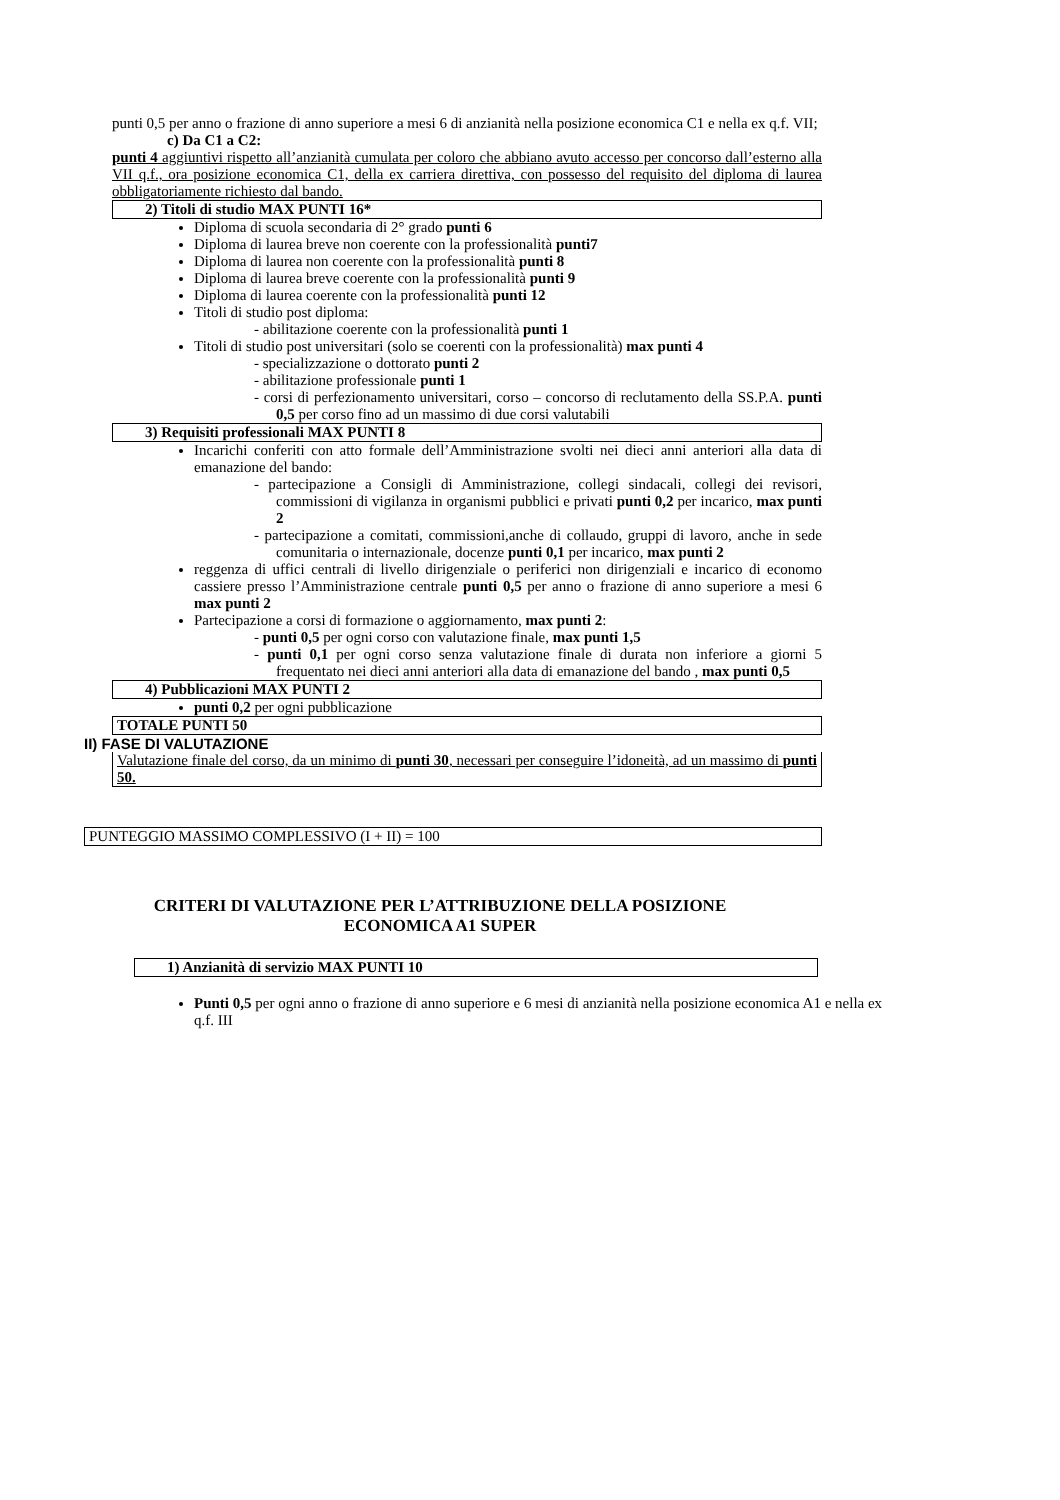punti 0,5 per anno o frazione di anno superiore a mesi 6 di anzianità nella posizione economica C1 e nella ex q.f. VII;
c) Da C1 a C2:
punti 4 aggiuntivi rispetto all’anzianità cumulata per coloro che abbiano avuto accesso per concorso dall’esterno alla VII q.f., ora posizione economica C1, della ex carriera direttiva, con possesso del requisito del diploma di laurea obbligatoriamente richiesto dal bando.
2) Titoli di studio MAX PUNTI 16*
Diploma di scuola secondaria di 2° grado punti 6
Diploma di laurea breve non coerente con la professionalità punti7
Diploma di laurea non coerente con la professionalità punti 8
Diploma di laurea breve coerente con la professionalità punti 9
Diploma di laurea coerente con la professionalità punti 12
Titoli di studio post diploma:
- abilitazione coerente con la professionalità punti 1
Titoli di studio post universitari (solo se coerenti con la professionalità) max punti 4
- specializzazione o dottorato punti 2
- abilitazione professionale punti 1
- corsi di perfezionamento universitari, corso – concorso di reclutamento della SS.P.A. punti 0,5 per corso fino ad un massimo di due corsi valutabili
3) Requisiti professionali MAX PUNTI 8
Incarichi conferiti con atto formale dell’Amministrazione svolti nei dieci anni anteriori alla data di emanazione del bando:
- partecipazione a Consigli di Amministrazione, collegi sindacali, collegi dei revisori, commissioni di vigilanza in organismi pubblici e privati punti 0,2 per incarico, max punti 2
- partecipazione a comitati, commissioni,anche di collaudo, gruppi di lavoro, anche in sede comunitaria o internazionale, docenze punti 0,1 per incarico, max punti 2
reggenza di uffici centrali di livello dirigenziale o periferici non dirigenziali e incarico di economo cassiere presso l’Amministrazione centrale punti 0,5 per anno o frazione di anno superiore a mesi 6 max punti 2
Partecipazione a corsi di formazione o aggiornamento, max punti 2:
- punti 0,5 per ogni corso con valutazione finale, max punti 1,5
- punti 0,1 per ogni corso senza valutazione finale di durata non inferiore a giorni 5 frequentato nei dieci anni anteriori alla data di emanazione del bando , max punti 0,5
4) Pubblicazioni MAX PUNTI 2
punti 0,2 per ogni pubblicazione
TOTALE PUNTI 50
II) FASE DI VALUTAZIONE
Valutazione finale del corso, da un minimo di punti 30, necessari per conseguire l’idoneità, ad un massimo di punti 50.
PUNTEGGIO MASSIMO COMPLESSIVO (I + II) = 100
CRITERI DI VALUTAZIONE PER L’ATTRIBUZIONE DELLA POSIZIONE
ECONOMICA A1 SUPER
1) Anzianità di servizio MAX PUNTI 10
Punti 0,5 per ogni anno o frazione di anno superiore e 6 mesi di anzianità nella posizione economica A1 e nella ex q.f. III